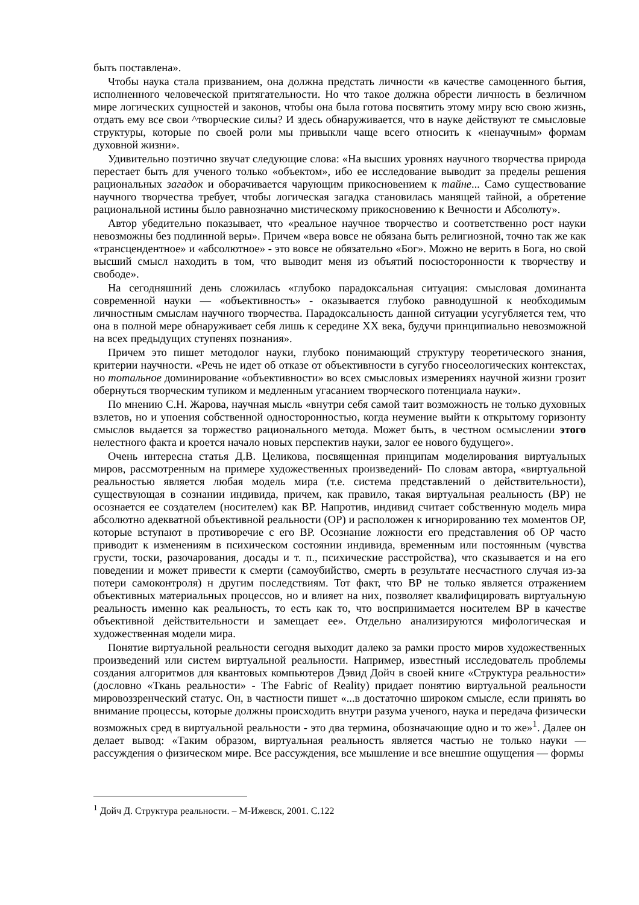быть поставлена».
Чтобы наука стала призванием, она должна предстать личности «в качестве самоценного бытия, исполненного человеческой притягательности. Но что такое должна обрести личность в безличном мире логических сущностей и законов, чтобы она была готова посвятить этому миру всю свою жизнь, отдать ему все свои ^творческие силы? И здесь обнаруживается, что в науке действуют те смысловые структуры, которые по своей роли мы привыкли чаще всего относить к «ненаучным» формам духовной жизни».
Удивительно поэтично звучат следующие слова: «На высших уровнях научного творчества природа перестает быть для ученого только «объектом», ибо ее исследование выводит за пределы решения рациональных загадок и оборачивается чарующим прикосновением к тайне... Само существование научного творчества требует, чтобы логическая загадка становилась манящей тайной, а обретение рациональной истины было равнозначно мистическому прикосновению к Вечности и Абсолюту».
Автор убедительно показывает, что «реальное научное творчество и соответственно рост науки невозможны без подлинной веры». Причем «вера вовсе не обязана быть религиозной, точно так же как «трансцендентное» и «абсолютное» - это вовсе не обязательно «Бог». Можно не верить в Бога, но свой высший смысл находить в том, что выводит меня из объятий посюсторонности к творчеству и свободе».
На сегодняшний день сложилась «глубоко парадоксальная ситуация: смысловая доминанта современной науки — «объективность» - оказывается глубоко равнодушной к необходимым личностным смыслам научного творчества. Парадоксальность данной ситуации усугубляется тем, что она в полной мере обнаруживает себя лишь к середине XX века, будучи принципиально невозможной на всех предыдущих ступенях познания».
Причем это пишет методолог науки, глубоко понимающий структуру теоретического знания, критерии научности. «Речь не идет об отказе от объективности в сугубо гносеологических контекстах, но тотальное доминирование «объективности» во всех смысловых измерениях научной жизни грозит обернуться творческим тупиком и медленным угасанием творческого потенциала науки».
По мнению С.Н. Жарова, научная мысль «внутри себя самой таит возможность не только духовных взлетов, но и упоения собственной односторонностью, когда неумение выйти к открытому горизонту смыслов выдается за торжество рационального метода. Может быть, в честном осмыслении этого нелестного факта и кроется начало новых перспектив науки, залог ее нового будущего».
Очень интересна статья Д.В. Целикова, посвященная принципам моделирования виртуальных миров, рассмотренным на примере художественных произведений- По словам автора, «виртуальной реальностью является любая модель мира (т.е. система представлений о действительности), существующая в сознании индивида, причем, как правило, такая виртуальная реальность (ВР) не осознается ее создателем (носителем) как ВР. Напротив, индивид считает собственную модель мира абсолютно адекватной объективной реальности (ОР) и расположен к игнорированию тех моментов ОР, которые вступают в противоречие с его ВР. Осознание ложности его представления об ОР часто приводит к изменениям в психическом состоянии индивида, временным или постоянным (чувства грусти, тоски, разочарования, досады и т. п., психические расстройства), что сказывается и на его поведении и может привести к смерти (самоубийство, смерть в результате несчастного случая из-за потери самоконтроля) н другим последствиям. Тот факт, что ВР не только является отражением объективных материальных процессов, но и влияет на них, позволяет квалифицировать виртуальную реальность именно как реальность, то есть как то, что воспринимается носителем ВР в качестве объективной действительности и замещает ее». Отдельно анализируются мифологическая и художественная модели мира.
Понятие виртуальной реальности сегодня выходит далеко за рамки просто миров художественных произведений или систем виртуальной реальности. Например, известный исследователь проблемы создания алгоритмов для квантовых компьютеров Дэвид Дойч в своей книге «Структура реальности» (дословно «Ткань реальности» - The Fabric of Reality) придает понятию виртуальной реальности мировоззренческий статус. Он, в частности пишет «...в достаточно широком смысле, если принять во внимание процессы, которые должны происходить внутри разума ученого, наука и передача физически возможных сред в виртуальной реальности - это два термина, обозначающие одно и то же»<sup>1</sup>. Далее он делает вывод: «Таким образом, виртуальная реальность является частью не только науки — рассуждения о физическом мире. Все рассуждения, все мышление и все внешние ощущения — формы
<sup>1</sup> Дойч Д. Структура реальности. – М-Ижевск, 2001. С.122